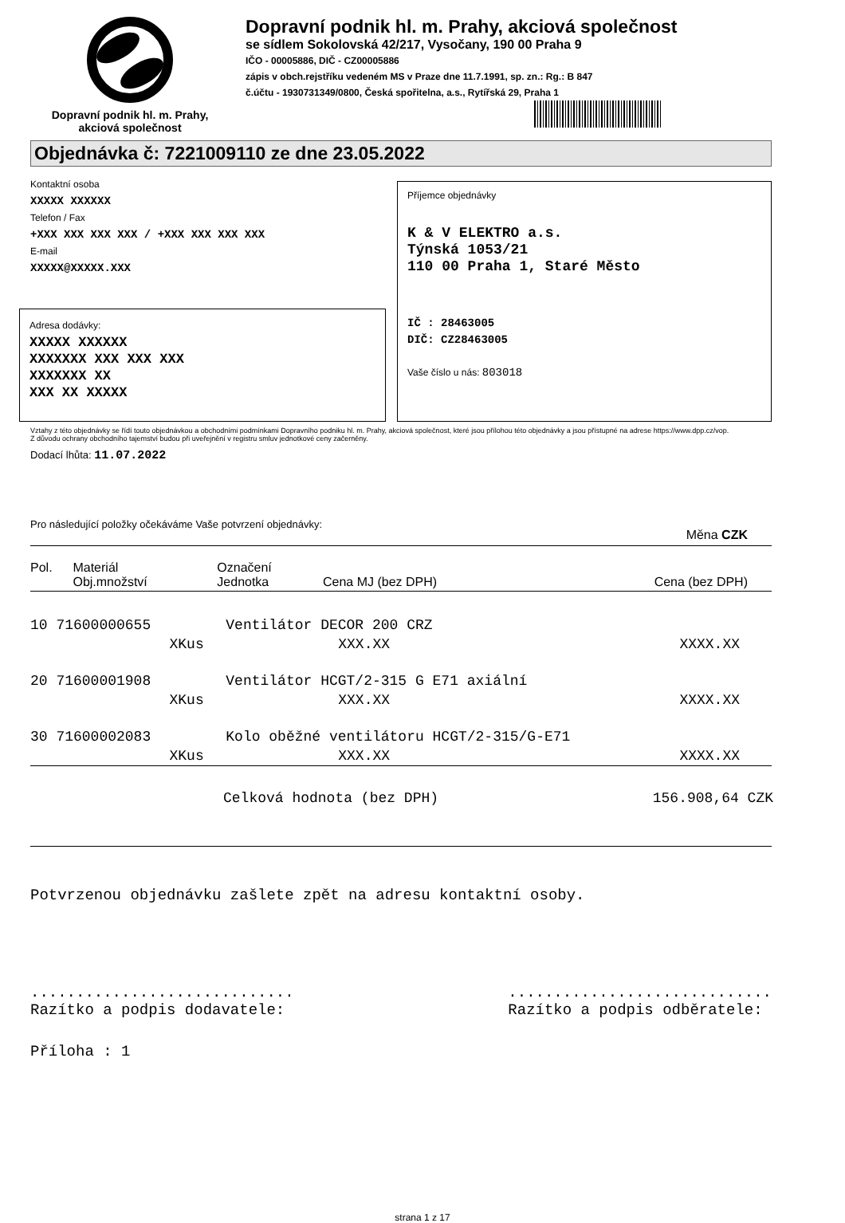Dopravní podnik hl. m. Prahy,
akciová společnost
Dopravní podnik hl. m. Prahy, akciová společnost
se sídlem Sokolovská 42/217, Vysočany, 190 00 Praha 9
IČO - 00005886, DIČ - CZ00005886
zápis v obch.rejstříku vedeném MS v Praze dne 11.7.1991, sp. zn.: Rg.: B 847
č.účtu - 1930731349/0800, Česká spořitelna, a.s., Rytířská 29, Praha 1
Objednávka č: 7221009110 ze dne 23.05.2022
Kontaktní osoba
XXXXX XXXXXX
Telefon / Fax
+XXX XXX XXX XXX / +XXX XXX XXX XXX
E-mail
XXXXX@XXXXX.XXX
Adresa dodávky:
XXXXX XXXXXX
XXXXXXX XXX XXX XXX
XXXXXXX XX
XXX XX XXXXX
Příjemce objednávky
K & V ELEKTRO a.s.
Týnská 1053/21
110 00 Praha 1, Staré Město
IČ : 28463005
DIČ: CZ28463005
Vaše číslo u nás: 803018
Vztahy z této objednávky se řídí touto objednávkou a obchodními podmínkami Dopravního podniku hl. m. Prahy, akciová společnost, které jsou přílohou této objednávky a jsou přístupné na adrese https://www.dpp.cz/vop.
Z důvodu ochrany obchodního tajemství budou při uveřejnění v registru smluv jednotkové ceny začerněny.
Dodací lhůta: 11.07.2022
Pro následující položky očekáváme Vaše potvrzení objednávky: Měna CZK
| Pol. | Materiál Obj.množství | Označení Jednotka | Cena MJ (bez DPH) | Cena (bez DPH) |
| --- | --- | --- | --- | --- |
| 10 71600000655 | Ventilátor DECOR 200 CRZ | | | |
| X | Kus | XXX.XX | | XXXX.XX |
| 20 71600001908 | Ventilátor HCGT/2-315 G E71 axiální | | | |
| X | Kus | XXX.XX | | XXXX.XX |
| 30 71600002083 | Kolo oběžné ventilátoru HCGT/2-315/G-E71 | | | |
| X | Kus | XXX.XX | | XXXX.XX |
Celková hodnota (bez DPH) 156.908,64 CZK
Potvrzenou objednávku zašlete zpět na adresu kontaktní osoby.
.............................
Razítko a podpis dodavatele:.............................
Razítko a podpis odběratele:
Příloha : 1
strana 1 z 17